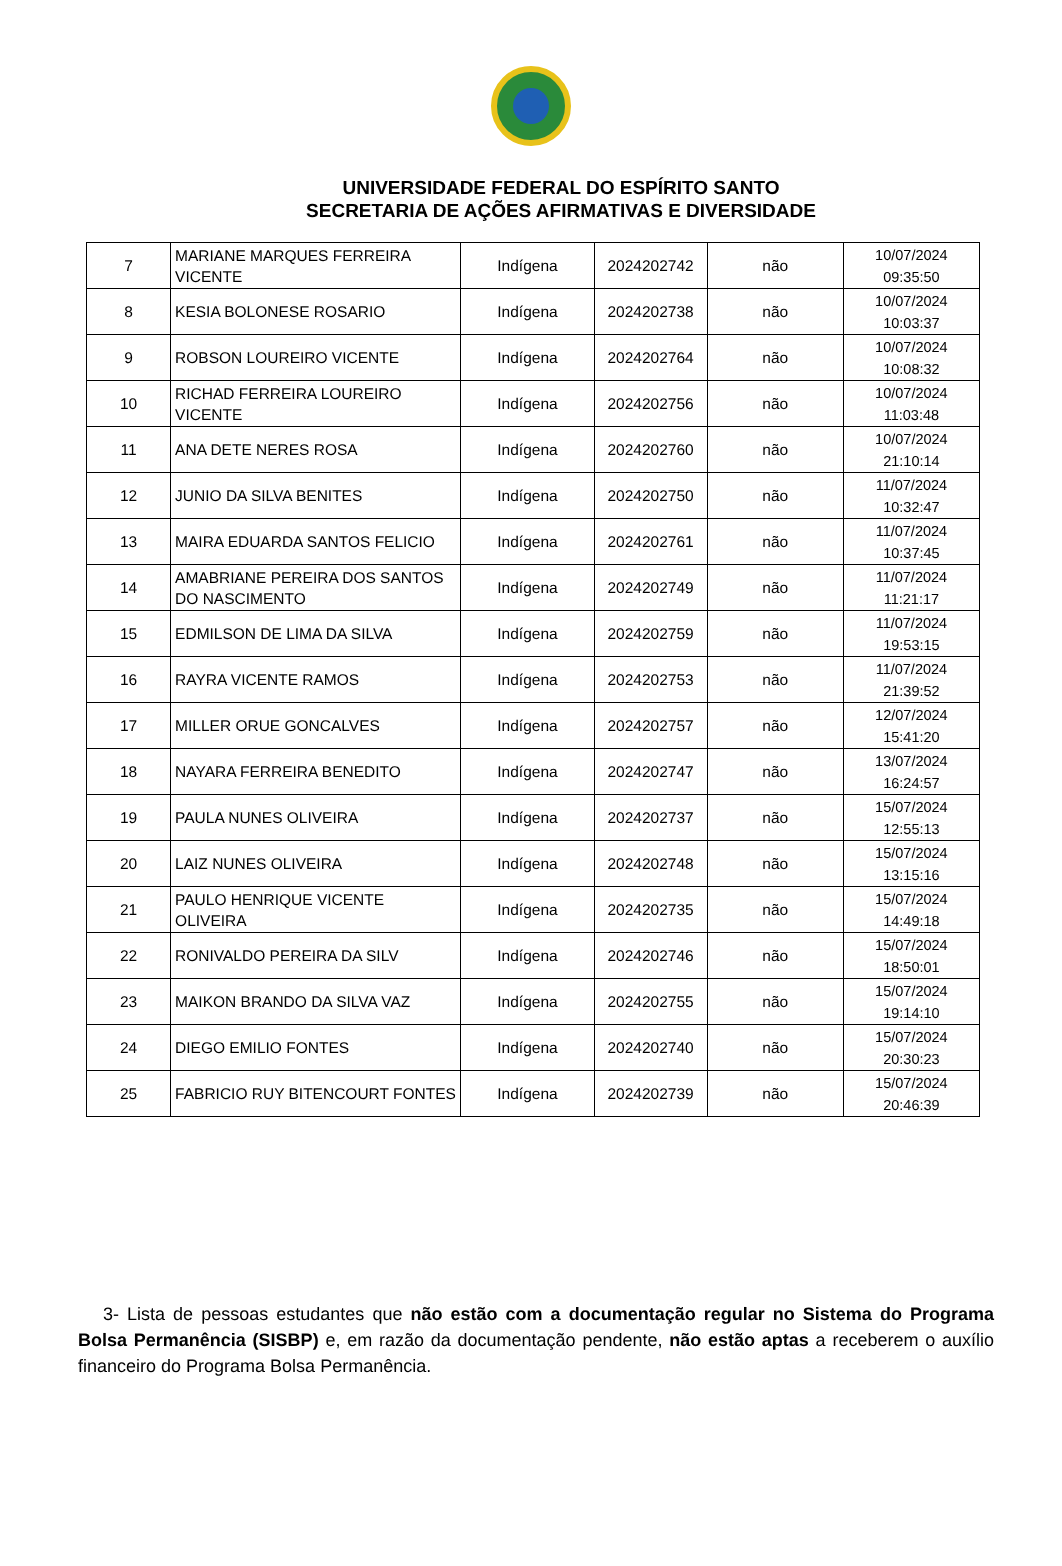UNIVERSIDADE FEDERAL DO ESPÍRITO SANTO
SECRETARIA DE AÇÕES AFIRMATIVAS E DIVERSIDADE
| 7 | MARIANE MARQUES FERREIRA VICENTE | Indígena | 2024202742 | não | 10/07/2024 09:35:50 |
| 8 | KESIA BOLONESE ROSARIO | Indígena | 2024202738 | não | 10/07/2024 10:03:37 |
| 9 | ROBSON LOUREIRO VICENTE | Indígena | 2024202764 | não | 10/07/2024 10:08:32 |
| 10 | RICHAD FERREIRA LOUREIRO VICENTE | Indígena | 2024202756 | não | 10/07/2024 11:03:48 |
| 11 | ANA DETE NERES ROSA | Indígena | 2024202760 | não | 10/07/2024 21:10:14 |
| 12 | JUNIO DA SILVA BENITES | Indígena | 2024202750 | não | 11/07/2024 10:32:47 |
| 13 | MAIRA EDUARDA SANTOS FELICIO | Indígena | 2024202761 | não | 11/07/2024 10:37:45 |
| 14 | AMABRIANE PEREIRA DOS SANTOS DO NASCIMENTO | Indígena | 2024202749 | não | 11/07/2024 11:21:17 |
| 15 | EDMILSON DE LIMA DA SILVA | Indígena | 2024202759 | não | 11/07/2024 19:53:15 |
| 16 | RAYRA VICENTE RAMOS | Indígena | 2024202753 | não | 11/07/2024 21:39:52 |
| 17 | MILLER ORUE GONCALVES | Indígena | 2024202757 | não | 12/07/2024 15:41:20 |
| 18 | NAYARA FERREIRA BENEDITO | Indígena | 2024202747 | não | 13/07/2024 16:24:57 |
| 19 | PAULA NUNES OLIVEIRA | Indígena | 2024202737 | não | 15/07/2024 12:55:13 |
| 20 | LAIZ NUNES OLIVEIRA | Indígena | 2024202748 | não | 15/07/2024 13:15:16 |
| 21 | PAULO HENRIQUE VICENTE OLIVEIRA | Indígena | 2024202735 | não | 15/07/2024 14:49:18 |
| 22 | RONIVALDO PEREIRA DA SILV | Indígena | 2024202746 | não | 15/07/2024 18:50:01 |
| 23 | MAIKON BRANDO DA SILVA VAZ | Indígena | 2024202755 | não | 15/07/2024 19:14:10 |
| 24 | DIEGO EMILIO FONTES | Indígena | 2024202740 | não | 15/07/2024 20:30:23 |
| 25 | FABRICIO RUY BITENCOURT FONTES | Indígena | 2024202739 | não | 15/07/2024 20:46:39 |
3- Lista de pessoas estudantes que não estão com a documentação regular no Sistema do Programa Bolsa Permanência (SISBP) e, em razão da documentação pendente, não estão aptas a receberem o auxílio financeiro do Programa Bolsa Permanência.